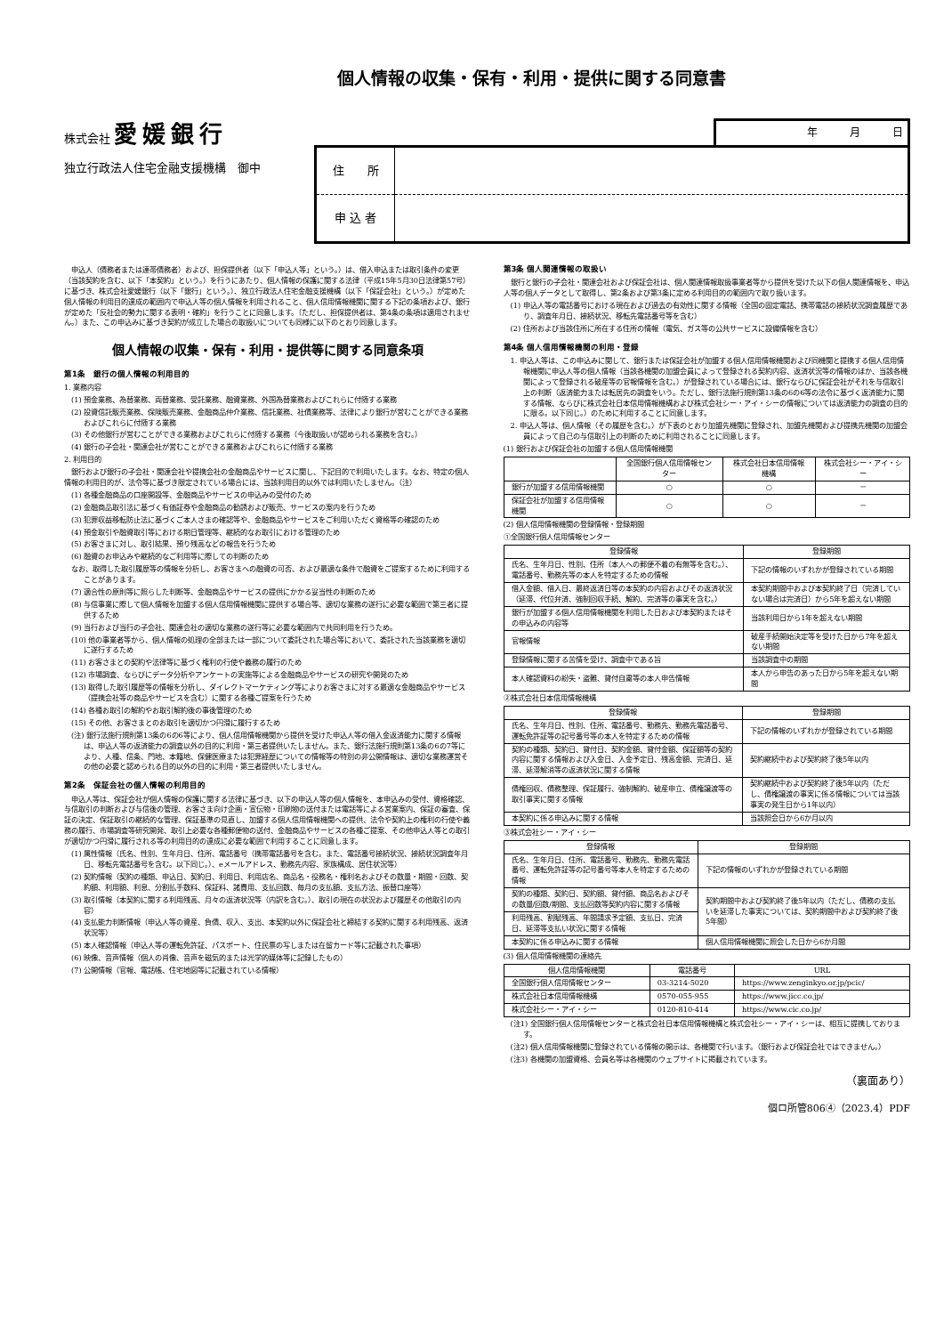個人情報の収集・保有・利用・提供に関する同意書
株式会社 愛媛銀行
独立行政法人住宅金融支援機構　御中
年　　　月　　　日
| 住 所 | |
| 申 込 者 | |
　申込人（債務者または連帯債務者）および、担保提供者（以下「申込人等」という。）は、借入申込または取引条件の変更（当該契約を含む、以下「本契約」という。）を行うにあたり、個人情報の保護に関する法律（平成15年5月30日法律第57号）に基づき、株式会社愛媛銀行（以下「銀行」という。）、独立行政法人住宅金融支援機構（以下「保証会社」という。）が定めた個人情報の利用目的達成の範囲内で申込人等の個人情報を利用されること、個人信用情報機関に関する下記の条項および、銀行が定めた「反社会的勢力に関する表明・確約」を行うことに同意します。〔ただし、担保提供者は、第4条の条項は適用されません。〕また、この申込みに基づき契約が成立した場合の取扱いについても同様に以下のとおり同意します。
個人情報の収集・保有・利用・提供等に関する同意条項
第1条　銀行の個人情報の利用目的
1. 業務内容
(1) 預金業務、為替業務、両替業務、受託業務、融資業務、外国為替業務およびこれらに付随する業務
(2) 投資信託販売業務、保険販売業務、金融商品仲介業務、信託業務、社債業務等、法律により銀行が営むことができる業務およびこれらに付随する業務
(3) その他銀行が営むことができる業務およびこれらに付随する業務（今後取扱いが認められる業務を含む。）
(4) 銀行の子会社・関連会社が営むことができる業務およびこれらに付随する業務
2. 利用目的
　銀行および銀行の子会社・関連会社や提携会社の金融商品やサービスに関し、下記目的で利用いたします。なお、特定の個人情報の利用目的が、法令等に基づき限定されている場合には、当該利用目的以外では利用いたしません。（注）
(1) 各種金融商品の口座開設等、金融商品やサービスの申込みの受付のため
(2) 金融商品取引法に基づく有価証券や金融商品の勧誘および販売、サービスの案内を行うため
(3) 犯罪収益移転防止法に基づくご本人さまの確認等や、金融商品やサービスをご利用いただく資格等の確認のため
(4) 預金取引や融資取引等における期日管理等、継続的なお取引における管理のため
(5) お客さまに対し、取引結果、預り残高などの報告を行うため
(6) 融資のお申込みや継続的なご利用等に際しての判断のため
なお、取得した取引履歴等の情報を分析し、お客さまへの融資の可否、および最適な条件で融資をご提案するために利用することがあります。
(7) 適合性の原則等に照らした判断等、金融商品やサービスの提供にかかる妥当性の判断のため
(8) 与信事業に際して個人情報を加盟する個人信用情報機関に提供する場合等、適切な業務の遂行に必要な範囲で第三者に提供するため
(9) 当行および当行の子会社、関連会社の適切な業務の遂行等に必要な範囲内で共同利用を行うため。
(10) 他の事業者等から、個人情報の処理の全部または一部について委託された場合等において、委託された当該業務を適切に遂行するため
(11) お客さまとの契約や法律等に基づく権利の行使や義務の履行のため
(12) 市場調査、ならびにデータ分析やアンケートの実施等による金融商品やサービスの研究や開発のため
(13) 取得した取引履歴等の情報を分析し、ダイレクトマーケティング等によりお客さまに対する最適な金融商品やサービス（提携会社等の商品やサービスを含む）に関する各種ご提案を行うため
(14) 各種お取引の解約やお取引解約後の事後管理のため
(15) その他、お客さまとのお取引を適切かつ円滑に履行するため
(注) 銀行法施行規則第13条の6の6等により、個人信用情報機関から提供を受けた申込人等の借入金返済能力に関する情報は、申込人等の返済能力の調査以外の目的に利用・第三者提供いたしません。また、銀行法施行規則第13条の6の7等により、人種、信条、門地、本籍地、保健医療または犯罪経歴についての情報等の特別の非公開情報は、適切な業務運営その他の必要と認められる目的以外の目的に利用・第三者提供いたしません。
第2条　保証会社の個人情報の利用目的
　申込人等は、保証会社が個人情報の保護に関する法律に基づき、以下の申込人等の個人情報を、本申込みの受付、資格確認、与信取引の判断および与信後の管理、お客さま向け企画・宣伝物・印刷物の送付または電話等による営業案内、保証の審査、保証の決定、保証取引の継続的な管理、保証基準の見直し、加盟する個人信用情報機関への提供、法令や契約上の権利の行使や義務の履行、市場調査等研究開発、取引上必要な各種郵便物の送付、金融商品やサービスの各種ご提案、その他申込人等との取引が適切かつ円滑に履行される等の利用目的の達成に必要な範囲で利用することに同意します。
(1) 属性情報（氏名、性別、生年月日、住所、電話番号（携帯電話番号を含む。また、電話番号接続状況、接続状況調査年月日、移転先電話番号を含む。以下同じ。）、eメールアドレス、勤務先内容、家族構成、居住状況等）
(2) 契約情報（契約の種類、申込日、契約日、利用日、利用店名、商品名・役務名・権利名およびその数量・期間・回数、契約額、利用額、利息、分割払手数料、保証料、諸費用、支払回数、毎月の支払額、支払方法、振替口座等）
(3) 取引情報（本契約に関する利用残高、月々の返済状況等（内訳を含む。）、取引の現在の状況および履歴その他取引の内容）
(4) 支払能力判断情報（申込人等の資産、負債、収入、支出、本契約以外に保証会社と締結する契約に関する利用残高、返済状況等）
(5) 本人確認情報（申込人等の運転免許証、パスポート、住民票の写しまたは在留カード等に記載された事項）
(6) 映像、音声情報（個人の肖像、音声を磁気的または光学的媒体等に記録したもの）
(7) 公開情報（官報、電話帳、住宅地図等に記載されている情報）
第3条 個人関連情報の取扱い
　銀行と銀行の子会社・関連会社および保証会社は、個人関連情報取扱事業者等から提供を受けた以下の個人関連情報を、申込人等の個人データとして取得し、第2条および第3条に定める利用目的の範囲内で取り扱います。
(1) 申込人等の電話番号における現在および過去の有効性に関する情報（全国の固定電話、携帯電話の接続状況調査履歴であり、調査年月日、接続状況、移転先電話番号等を含む）
(2) 住所および当該住所に所在する住所の情報（電気、ガス等の公共サービスに設備情報を含む）
第4条 個人信用情報機関の利用・登録
1. 申込人等は、この申込みに関して、銀行または保証会社が加盟する個人信用情報機関および同機関と提携する個人信用情報機関に申込人等の個人情報（当該各機関の加盟会員によって登録される契約内容、返済状況等の情報のほか、当該各機関によって登録される破産等の官報情報を含む。）が登録されている場合には、銀行ならびに保証会社がそれを与信取引上の判断（返済能力または転居先の調査をいう。ただし、銀行法施行規則第13条の6の6等の法令に基づく返済能力に関する情報、ならびに株式会社日本信用情報機構および株式会社シー・アイ・シーの情報については返済能力の調査の目的に限る。以下同じ。）のために利用することに同意します。
2. 申込人等は、個人情報（その履歴を含む。）が下表のとおり加盟先機関に登録され、加盟先機関および提携先機関の加盟会員によって自己の与信取引上の判断のために利用されることに同意します。
(1) 銀行および保証会社の加盟する個人信用情報機関
| | 全国銀行個人信用情報センター | 株式会社日本信用情報機構 | 株式会社シー・アイ・シー |
| --- | --- | --- | --- |
| 銀行が加盟する信用情報機関 | ○ | ○ | － |
| 保証会社が加盟する信用情報機関 | ○ | ○ | － |
(2) 個人信用情報機関の登録情報・登録期間
①全国銀行個人信用情報センター
| 登録情報 | 登録期間 |
| --- | --- |
| 氏名、生年月日、性別、住所（本人への郵便不着の有無等を含む。）、電話番号、勤務先等の本人を特定するための情報 | 下記の情報のいずれかが登録されている期間 |
| 借入金額、借入日、最終返済日等の本契約の内容およびその返済状況（延滞、代位弁済、強制回収手続、解約、完済等の事実を含む。） | 本契約期間中および本契約終了日（完済していない場合は完済日）から5年を超えない期間 |
| 銀行が加盟する個人信用情報機関を利用した日および本契約またはその申込みの内容等 | 当該利用日から1年を超えない期間 |
| 官報情報 | 破産手続開始決定等を受けた日から7年を超えない期間 |
| 登録情報に関する苦情を受け、調査中である旨 | 当該調査中の期間 |
| 本人確認資料の紛失・盗難、貸付自粛等の本人申告情報 | 本人から申告のあった日から5年を超えない期間 |
②株式会社日本信用情報機構
| 登録情報 | 登録期間 |
| --- | --- |
| 氏名、生年月日、性別、住所、電話番号、勤務先、勤務先電話番号、運転免許証等の記号番号等の本人を特定するための情報 | 下記の情報のいずれかが登録されている期間 |
| 契約の種類、契約日、貸付日、契約金額、貸付金額、保証額等の契約内容に関する情報および入金日、入金予定日、残高金額、完済日、延滞、延滞解消等の返済状況に関する情報 | 契約継続中および契約終了後5年以内 |
| 債権回収、債務整理、保証履行、強制解約、破産申立、債権譲渡等の取引事実に関する情報 | 契約継続中および契約終了後5年以内（ただし、債権譲渡の事実に係る情報については当該事実の発生日から1年以内） |
| 本契約に係る申込みに関する情報 | 当該照会日から6か月以内 |
③株式会社シー・アイ・シー
| 登録情報 | 登録期間 |
| --- | --- |
| 氏名、生年月日、住所、電話番号、勤務先、勤務先電話番号、運転免許証等の記号番号等本人を特定するための情報 | 下記の情報のいずれかが登録されている期間 |
| 契約の種類、契約日、契約額、貸付額、商品名およびその数量/回数/期間、支払回数等契約内容に関する情報 | 契約期間中および契約終了後5年以内（ただし、債務の支払いを延滞した事実については、契約期間中および契約終了後5年間） |
| 利用残高、割賦残高、年間請求予定額、支払日、完済日、延滞等支払い状況に関する情報 | |
| 本契約に係る申込みに関する情報 | 個人信用情報機関に照会した日から6か月間 |
(3) 個人信用情報機関の連絡先
| 個人信用情報機関 | 電話番号 | URL |
| --- | --- | --- |
| 全国銀行個人信用情報センター | 03-3214-5020 | https://www.zenginkyo.or.jp/pcic/ |
| 株式会社日本信用情報機構 | 0570-055-955 | https://www.jicc.co.jp/ |
| 株式会社シー・アイ・シー | 0120-810-414 | https://www.cic.co.jp/ |
(注1) 全国銀行個人信用情報センターと株式会社日本信用情報機構と株式会社シー・アイ・シーは、相互に提携しております。
(注2) 個人信用情報機関に登録されている情報の開示は、各機関で行います。（銀行および保証会社ではできません。）
(注3) 各機関の加盟資格、会員名等は各機関のウェブサイトに掲載されています。
（裏面あり）
個ロ所管806④（2023.4）PDF